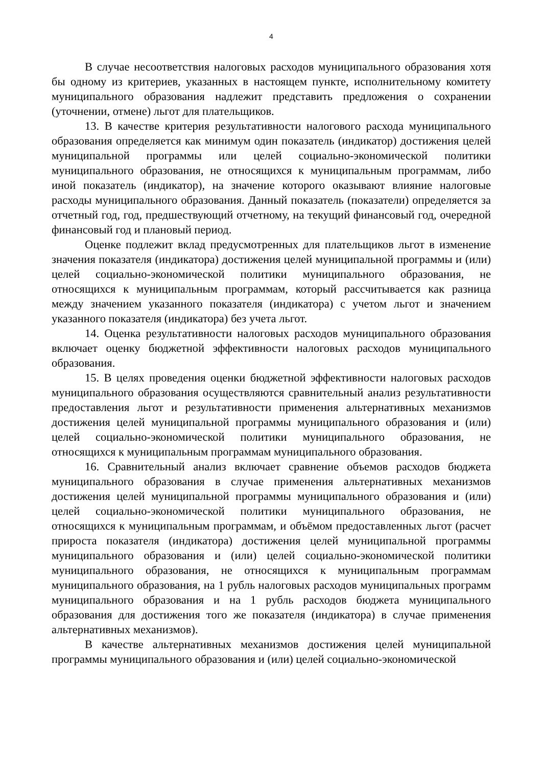4
В случае несоответствия налоговых расходов муниципального образования хотя бы одному из критериев, указанных в настоящем пункте, исполнительному комитету муниципального образования надлежит представить предложения о сохранении (уточнении, отмене) льгот для плательщиков.
13. В качестве критерия результативности налогового расхода муниципального образования определяется как минимум один показатель (индикатор) достижения целей муниципальной программы или целей социально-экономической политики муниципального образования, не относящихся к муниципальным программам, либо иной показатель (индикатор), на значение которого оказывают влияние налоговые расходы муниципального образования. Данный показатель (показатели) определяется за отчетный год, год, предшествующий отчетному, на текущий финансовый год, очередной финансовый год и плановый период.
Оценке подлежит вклад предусмотренных для плательщиков льгот в изменение значения показателя (индикатора) достижения целей муниципальной программы и (или) целей социально-экономической политики муниципального образования, не относящихся к муниципальным программам, который рассчитывается как разница между значением указанного показателя (индикатора) с учетом льгот и значением указанного показателя (индикатора) без учета льгот.
14. Оценка результативности налоговых расходов муниципального образования включает оценку бюджетной эффективности налоговых расходов муниципального образования.
15. В целях проведения оценки бюджетной эффективности налоговых расходов муниципального образования осуществляются сравнительный анализ результативности предоставления льгот и результативности применения альтернативных механизмов достижения целей муниципальной программы муниципального образования и (или) целей социально-экономической политики муниципального образования, не относящихся к муниципальным программам муниципального образования.
16. Сравнительный анализ включает сравнение объемов расходов бюджета муниципального образования в случае применения альтернативных механизмов достижения целей муниципальной программы муниципального образования и (или) целей социально-экономической политики муниципального образования, не относящихся к муниципальным программам, и объёмом предоставленных льгот (расчет прироста показателя (индикатора) достижения целей муниципальной программы муниципального образования и (или) целей социально-экономической политики муниципального образования, не относящихся к муниципальным программам муниципального образования, на 1 рубль налоговых расходов муниципальных программ муниципального образования и на 1 рубль расходов бюджета муниципального образования для достижения того же показателя (индикатора) в случае применения альтернативных механизмов).
В качестве альтернативных механизмов достижения целей муниципальной программы муниципального образования и (или) целей социально-экономической